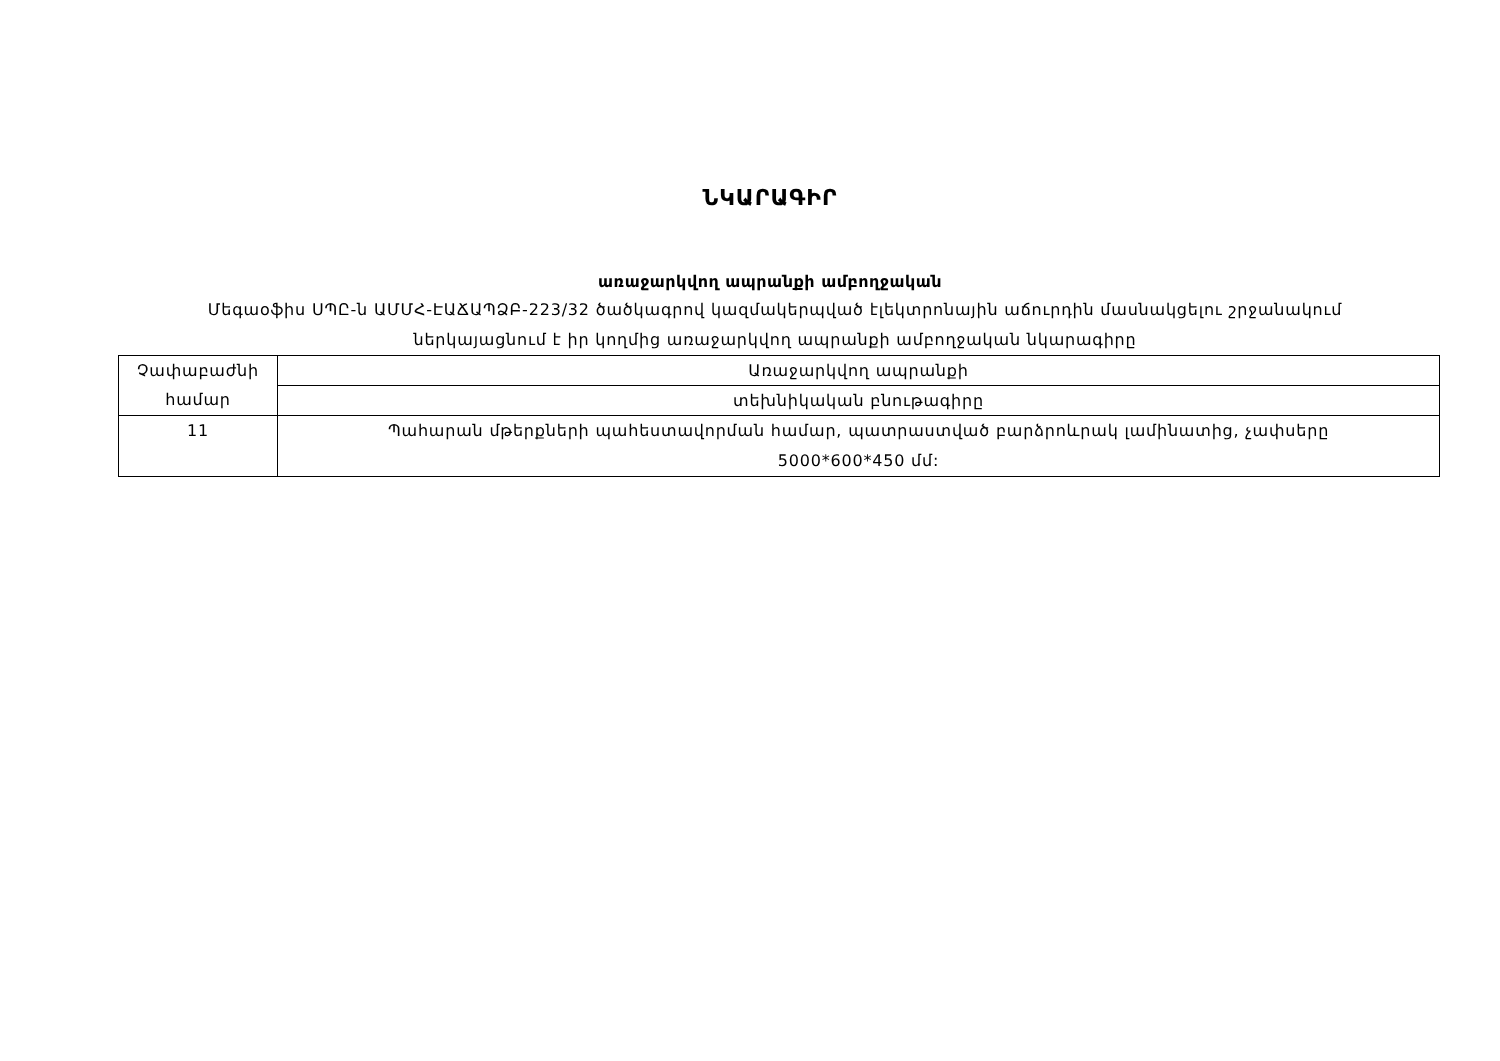ՆԿԱՐԱԳԻՐ
առաջարկվող ապրանքի ամբողջական
Մեգաօֆիս ՍՊԸ-ն ԱՄՄՀ-ԷԱՃԱՊՁԲ-223/32 ծածկագրով կազմակերպված էլեկտրոնային աճուրդին մասնակցելու շրջանակում ներկայացնում է իր կողմից առաջարկվող ապրանքի ամբողջական նկարագիրը
| Չափաբաժնի համար | Առաջարկվող ապրանքի |
| | տեխնիկական բնութագիրը |
| 11 | Պահարան մթերքների պահեստավորման համար, պատրաստված բարձրոևրակ լամինատից, չափսերը 5000*600*450 մմ: |